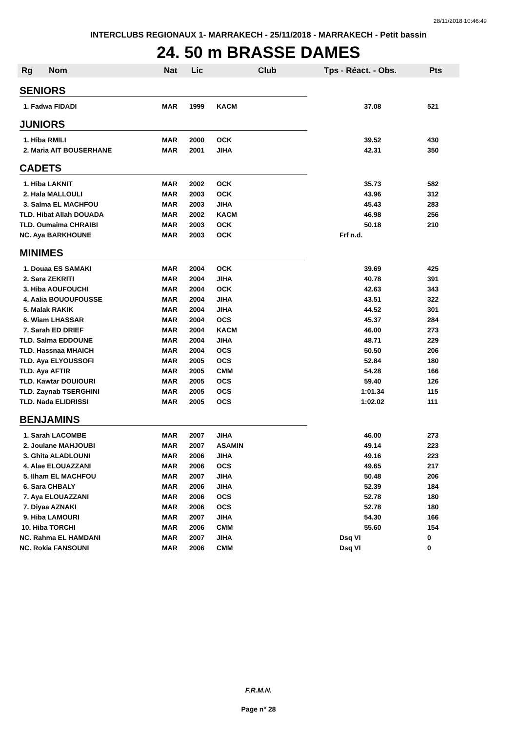28/11/2018 10:46:49
INTERCLUBS REGIONAUX 1- MARRAKECH - 25/11/2018 - MARRAKECH - Petit bassin
24. 50 m BRASSE DAMES
| Rg | Nom | Nat | Lic | Club | Tps - Réact. - Obs. | Pts |
| --- | --- | --- | --- | --- | --- | --- |
| SENIORS | | | | | | |
| 1. Fadwa FIDADI | | MAR | 1999 | KACM | 37.08 | 521 |
| JUNIORS | | | | | | |
| 1. Hiba RMILI | | MAR | 2000 | OCK | 39.52 | 430 |
| 2. Maria AIT BOUSERHANE | | MAR | 2001 | JIHA | 42.31 | 350 |
| CADETS | | | | | | |
| 1. Hiba LAKNIT | | MAR | 2002 | OCK | 35.73 | 582 |
| 2. Hala MALLOULI | | MAR | 2003 | OCK | 43.96 | 312 |
| 3. Salma EL MACHFOU | | MAR | 2003 | JIHA | 45.43 | 283 |
| TLD. Hibat Allah DOUADA | | MAR | 2002 | KACM | 46.98 | 256 |
| TLD. Oumaima CHRAIBI | | MAR | 2003 | OCK | 50.18 | 210 |
| NC. Aya BARKHOUNE | | MAR | 2003 | OCK | Frf n.d. | |
| MINIMES | | | | | | |
| 1. Douaa ES SAMAKI | | MAR | 2004 | OCK | 39.69 | 425 |
| 2. Sara ZEKRITI | | MAR | 2004 | JIHA | 40.78 | 391 |
| 3. Hiba AOUFOUCHI | | MAR | 2004 | OCK | 42.63 | 343 |
| 4. Aalia BOUOUFOUSSE | | MAR | 2004 | JIHA | 43.51 | 322 |
| 5. Malak RAKIK | | MAR | 2004 | JIHA | 44.52 | 301 |
| 6. Wiam LHASSAR | | MAR | 2004 | OCS | 45.37 | 284 |
| 7. Sarah ED DRIEF | | MAR | 2004 | KACM | 46.00 | 273 |
| TLD. Salma EDDOUNE | | MAR | 2004 | JIHA | 48.71 | 229 |
| TLD. Hassnaa MHAICH | | MAR | 2004 | OCS | 50.50 | 206 |
| TLD. Aya ELYOUSSOFI | | MAR | 2005 | OCS | 52.84 | 180 |
| TLD. Aya AFTIR | | MAR | 2005 | CMM | 54.28 | 166 |
| TLD. Kawtar DOUIOURI | | MAR | 2005 | OCS | 59.40 | 126 |
| TLD. Zaynab TSERGHINI | | MAR | 2005 | OCS | 1:01.34 | 115 |
| TLD. Nada ELIDRISSI | | MAR | 2005 | OCS | 1:02.02 | 111 |
| BENJAMINS | | | | | | |
| 1. Sarah LACOMBE | | MAR | 2007 | JIHA | 46.00 | 273 |
| 2. Joulane MAHJOUBI | | MAR | 2007 | ASAMIN | 49.14 | 223 |
| 3. Ghita ALADLOUNI | | MAR | 2006 | JIHA | 49.16 | 223 |
| 4. Alae ELOUAZZANI | | MAR | 2006 | OCS | 49.65 | 217 |
| 5. Ilham EL MACHFOU | | MAR | 2007 | JIHA | 50.48 | 206 |
| 6. Sara CHBALY | | MAR | 2006 | JIHA | 52.39 | 184 |
| 7. Aya ELOUAZZANI | | MAR | 2006 | OCS | 52.78 | 180 |
| 7. Diyaa AZNAKI | | MAR | 2006 | OCS | 52.78 | 180 |
| 9. Hiba LAMOURI | | MAR | 2007 | JIHA | 54.30 | 166 |
| 10. Hiba TORCHI | | MAR | 2006 | CMM | 55.60 | 154 |
| NC. Rahma EL HAMDANI | | MAR | 2007 | JIHA | Dsq VI | 0 |
| NC. Rokia FANSOUNI | | MAR | 2006 | CMM | Dsq VI | 0 |
F.R.M.N.
Page n° 28